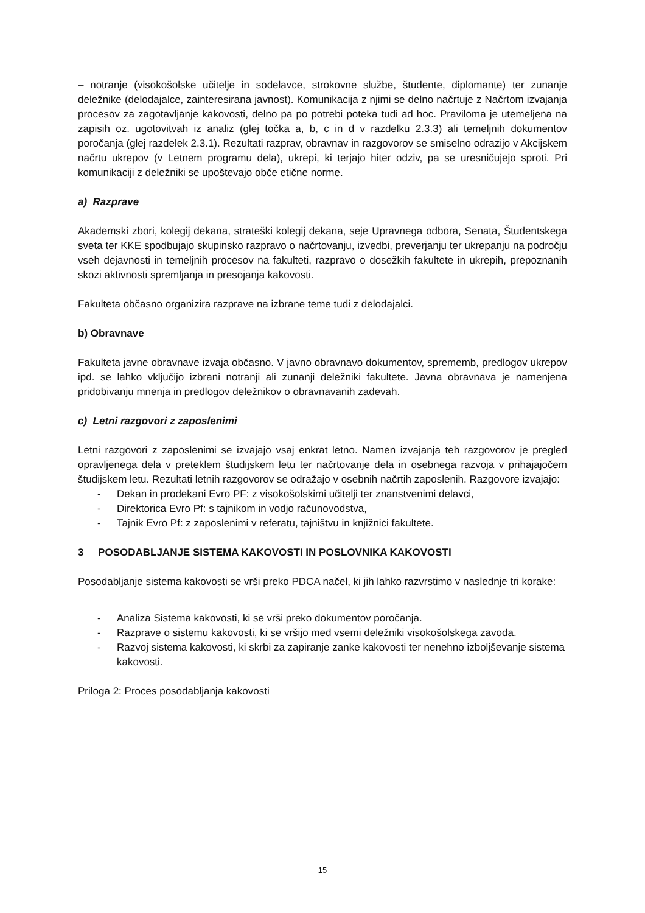– notranje (visokošolske učitelje in sodelavce, strokovne službe, študente, diplomante) ter zunanje deležnike (delodajalce, zainteresirana javnost). Komunikacija z njimi se delno načrtuje z Načrtom izvajanja procesov za zagotavljanje kakovosti, delno pa po potrebi poteka tudi ad hoc. Praviloma je utemeljena na zapisih oz. ugotovitvah iz analiz (glej točka a, b, c in d v razdelku 2.3.3) ali temeljnih dokumentov poročanja (glej razdelek 2.3.1). Rezultati razprav, obravnav in razgovorov se smiselno odrazijo v Akcijskem načrtu ukrepov (v Letnem programu dela), ukrepi, ki terjajo hiter odziv, pa se uresničujejo sproti. Pri komunikaciji z deležniki se upoštevajo obče etične norme.
a) Razprave
Akademski zbori, kolegij dekana, strateški kolegij dekana, seje Upravnega odbora, Senata, Študentskega sveta ter KKE spodbujajo skupinsko razpravo o načrtovanju, izvedbi, preverjanju ter ukrepanju na področju vseh dejavnosti in temeljnih procesov na fakulteti, razpravo o dosežkih fakultete in ukrepih, prepoznanih skozi aktivnosti spremljanja in presojanja kakovosti.
Fakulteta občasno organizira razprave na izbrane teme tudi z delodajalci.
b) Obravnave
Fakulteta javne obravnave izvaja občasno. V javno obravnavo dokumentov, sprememb, predlogov ukrepov ipd. se lahko vključijo izbrani notranji ali zunanji deležniki fakultete. Javna obravnava je namenjena pridobivanju mnenja in predlogov deležnikov o obravnavanih zadevah.
c) Letni razgovori z zaposlenimi
Letni razgovori z zaposlenimi se izvajajo vsaj enkrat letno. Namen izvajanja teh razgovorov je pregled opravljenega dela v preteklem študijskem letu ter načrtovanje dela in osebnega razvoja v prihajajočem študijskem letu. Rezultati letnih razgovorov se odražajo v osebnih načrtih zaposlenih. Razgovore izvajajo:
- Dekan in prodekani Evro PF: z visokošolskimi učitelji ter znanstvenimi delavci,
- Direktorica Evro Pf: s tajnikom in vodjo računovodstva,
- Tajnik Evro Pf: z zaposlenimi v referatu, tajništvu in knjižnici fakultete.
3 POSODABLJANJE SISTEMA KAKOVOSTI IN POSLOVNIKA KAKOVOSTI
Posodabljanje sistema kakovosti se vrši preko PDCA načel, ki jih lahko razvrstimo v naslednje tri korake:
- Analiza Sistema kakovosti, ki se vrši preko dokumentov poročanja.
- Razprave o sistemu kakovosti, ki se vršijo med vsemi deležniki visokošolskega zavoda.
- Razvoj sistema kakovosti, ki skrbi za zapiranje zanke kakovosti ter nenehno izboljševanje sistema kakovosti.
Priloga 2: Proces posodabljanja kakovosti
15